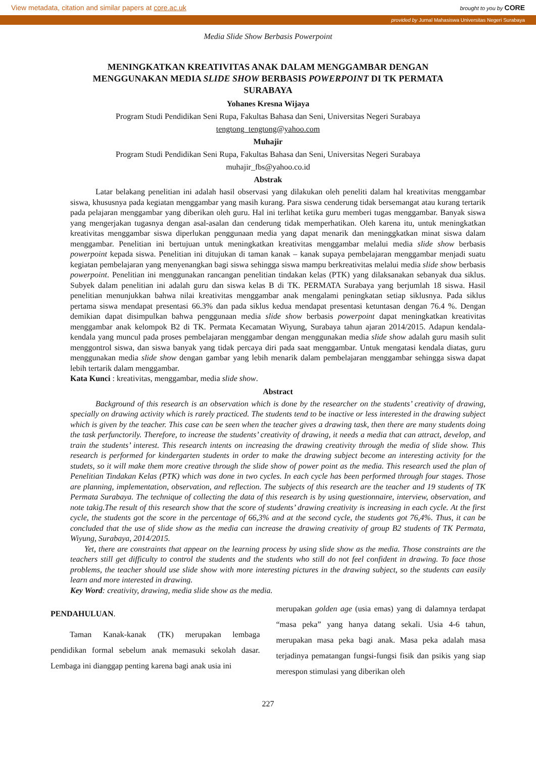View metadata, citation and similar papers at core.ac.uk brought to you by CORE
provided by Jurnal Mahasiswa Universitas Negeri Surabaya
Media Slide Show Berbasis Powerpoint
MENINGKATKAN KREATIVITAS ANAK DALAM MENGGAMBAR DENGAN MENGGUNAKAN MEDIA SLIDE SHOW BERBASIS POWERPOINT DI TK PERMATA SURABAYA
Yohanes Kresna Wijaya
Program Studi Pendidikan Seni Rupa, Fakultas Bahasa dan Seni, Universitas Negeri Surabaya
tengtong_tengtong@yahoo.com
Muhajir
Program Studi Pendidikan Seni Rupa, Fakultas Bahasa dan Seni, Universitas Negeri Surabaya
muhajir_fbs@yahoo.co.id
Abstrak
Latar belakang penelitian ini adalah hasil observasi yang dilakukan oleh peneliti dalam hal kreativitas menggambar siswa, khususnya pada kegiatan menggambar yang masih kurang. Para siswa cenderung tidak bersemangat atau kurang tertarik pada pelajaran menggambar yang diberikan oleh guru. Hal ini terlihat ketika guru memberi tugas menggambar. Banyak siswa yang mengerjakan tugasnya dengan asal-asalan dan cenderung tidak memperhatikan. Oleh karena itu, untuk meningkatkan kreativitas menggambar siswa diperlukan penggunaan media yang dapat menarik dan meninggkatkan minat siswa dalam menggambar. Penelitian ini bertujuan untuk meningkatkan kreativitas menggambar melalui media slide show berbasis powerpoint kepada siswa. Penelitian ini ditujukan di taman kanak – kanak supaya pembelajaran menggambar menjadi suatu kegiatan pembelajaran yang menyenangkan bagi siswa sehingga siswa mampu berkreativitas melalui media slide show berbasis powerpoint. Penelitian ini menggunakan rancangan penelitian tindakan kelas (PTK) yang dilaksanakan sebanyak dua siklus. Subyek dalam penelitian ini adalah guru dan siswa kelas B di TK. PERMATA Surabaya yang berjumlah 18 siswa. Hasil penelitian menunjukkan bahwa nilai kreativitas menggambar anak mengalami peningkatan setiap siklusnya. Pada siklus pertama siswa mendapat presentasi 66.3% dan pada siklus kedua mendapat presentasi ketuntasan dengan 76.4 %. Dengan demikian dapat disimpulkan bahwa penggunaan media slide show berbasis powerpoint dapat meningkatkan kreativitas menggambar anak kelompok B2 di TK. Permata Kecamatan Wiyung, Surabaya tahun ajaran 2014/2015. Adapun kendala-kendala yang muncul pada proses pembelajaran menggambar dengan menggunakan media slide show adalah guru masih sulit menggontrol siswa, dan siswa banyak yang tidak percaya diri pada saat menggambar. Untuk mengatasi kendala diatas, guru menggunakan media slide show dengan gambar yang lebih menarik dalam pembelajaran menggambar sehingga siswa dapat lebih tertarik dalam menggambar.
Kata Kunci : kreativitas, menggambar, media slide show.
Abstract
Background of this research is an observation which is done by the researcher on the students’ creativity of drawing, specially on drawing activity which is rarely practiced. The students tend to be inactive or less interested in the drawing subject which is given by the teacher. This case can be seen when the teacher gives a drawing task, then there are many students doing the task perfunctorily. Therefore, to increase the students’ creativity of drawing, it needs a media that can attract, develop, and train the students’ interest. This research intents on increasing the drawing creativity through the media of slide show. This research is performed for kindergarten students in order to make the drawing subject become an interesting activity for the studets, so it will make them more creative through the slide show of power point as the media. This research used the plan of Penelitian Tindakan Kelas (PTK) which was done in two cycles. In each cycle has been performed through four stages. Those are planning, implementation, observation, and reflection. The subjects of this research are the teacher and 19 students of TK Permata Surabaya. The technique of collecting the data of this research is by using questionnaire, interview, observation, and note takig.The result of this research show that the score of students’ drawing creativity is increasing in each cycle. At the first cycle, the students got the score in the percentage of 66,3% and at the second cycle, the students got 76,4%. Thus, it can be concluded that the use of slide show as the media can increase the drawing creativity of group B2 students of TK Permata, Wiyung, Surabaya, 2014/2015.
Yet, there are constraints that appear on the learning process by using slide show as the media. Those constraints are the teachers still get difficulty to control the students and the students who still do not feel confident in drawing. To face those problems, the teacher should use slide show with more interesting pictures in the drawing subject, so the students can easily learn and more interested in drawing.
Key Word: creativity, drawing, media slide show as the media.
PENDAHULUAN.
Taman Kanak-kanak (TK) merupakan lembaga pendidikan formal sebelum anak memasuki sekolah dasar. Lembaga ini dianggap penting karena bagi anak usia ini
merupakan golden age (usia emas) yang di dalamnya terdapat “masa peka” yang hanya datang sekali. Usia 4-6 tahun, merupakan masa peka bagi anak. Masa peka adalah masa terjadinya pematangan fungsi-fungsi fisik dan psikis yang siap merespon stimulasi yang diberikan oleh
227